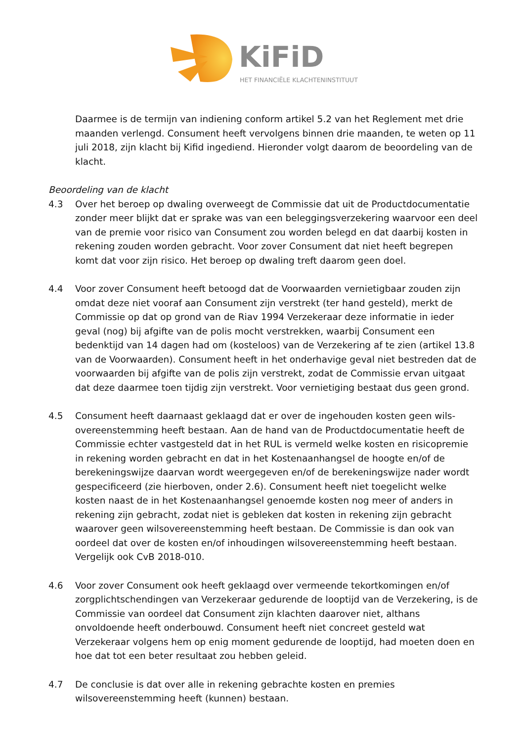KiFiD
HET FINANCIËLE KLACHTENINSTITUUT
Daarmee is de termijn van indiening conform artikel 5.2 van het Reglement met drie maanden verlengd. Consument heeft vervolgens binnen drie maanden, te weten op 11 juli 2018, zijn klacht bij Kifid ingediend. Hieronder volgt daarom de beoordeling van de klacht.
Beoordeling van de klacht
4.3 Over het beroep op dwaling overweegt de Commissie dat uit de Productdocumentatie zonder meer blijkt dat er sprake was van een beleggingsverzekering waarvoor een deel van de premie voor risico van Consument zou worden belegd en dat daarbij kosten in rekening zouden worden gebracht. Voor zover Consument dat niet heeft begrepen komt dat voor zijn risico. Het beroep op dwaling treft daarom geen doel.
4.4 Voor zover Consument heeft betoogd dat de Voorwaarden vernietigbaar zouden zijn omdat deze niet vooraf aan Consument zijn verstrekt (ter hand gesteld), merkt de Commissie op dat op grond van de Riav 1994 Verzekeraar deze informatie in ieder geval (nog) bij afgifte van de polis mocht verstrekken, waarbij Consument een bedenktijd van 14 dagen had om (kosteloos) van de Verzekering af te zien (artikel 13.8 van de Voorwaarden). Consument heeft in het onderhavige geval niet bestreden dat de voorwaarden bij afgifte van de polis zijn verstrekt, zodat de Commissie ervan uitgaat dat deze daarmee toen tijdig zijn verstrekt. Voor vernietiging bestaat dus geen grond.
4.5 Consument heeft daarnaast geklaagd dat er over de ingehouden kosten geen wils-overeenstemming heeft bestaan. Aan de hand van de Productdocumentatie heeft de Commissie echter vastgesteld dat in het RUL is vermeld welke kosten en risicopremie in rekening worden gebracht en dat in het Kostenaanhangsel de hoogte en/of de berekeningswijze daarvan wordt weergegeven en/of de berekeningswijze nader wordt gespecificeerd (zie hierboven, onder 2.6). Consument heeft niet toegelicht welke kosten naast de in het Kostenaanhangsel genoemde kosten nog meer of anders in rekening zijn gebracht, zodat niet is gebleken dat kosten in rekening zijn gebracht waarover geen wilsovereenstemming heeft bestaan. De Commissie is dan ook van oordeel dat over de kosten en/of inhoudingen wilsovereenstemming heeft bestaan. Vergelijk ook CvB 2018-010.
4.6 Voor zover Consument ook heeft geklaagd over vermeende tekortkomingen en/of zorgplichtschendingen van Verzekeraar gedurende de looptijd van de Verzekering, is de Commissie van oordeel dat Consument zijn klachten daarover niet, althans onvoldoende heeft onderbouwd. Consument heeft niet concreet gesteld wat Verzekeraar volgens hem op enig moment gedurende de looptijd, had moeten doen en hoe dat tot een beter resultaat zou hebben geleid.
4.7 De conclusie is dat over alle in rekening gebrachte kosten en premies wilsovereenstemming heeft (kunnen) bestaan.